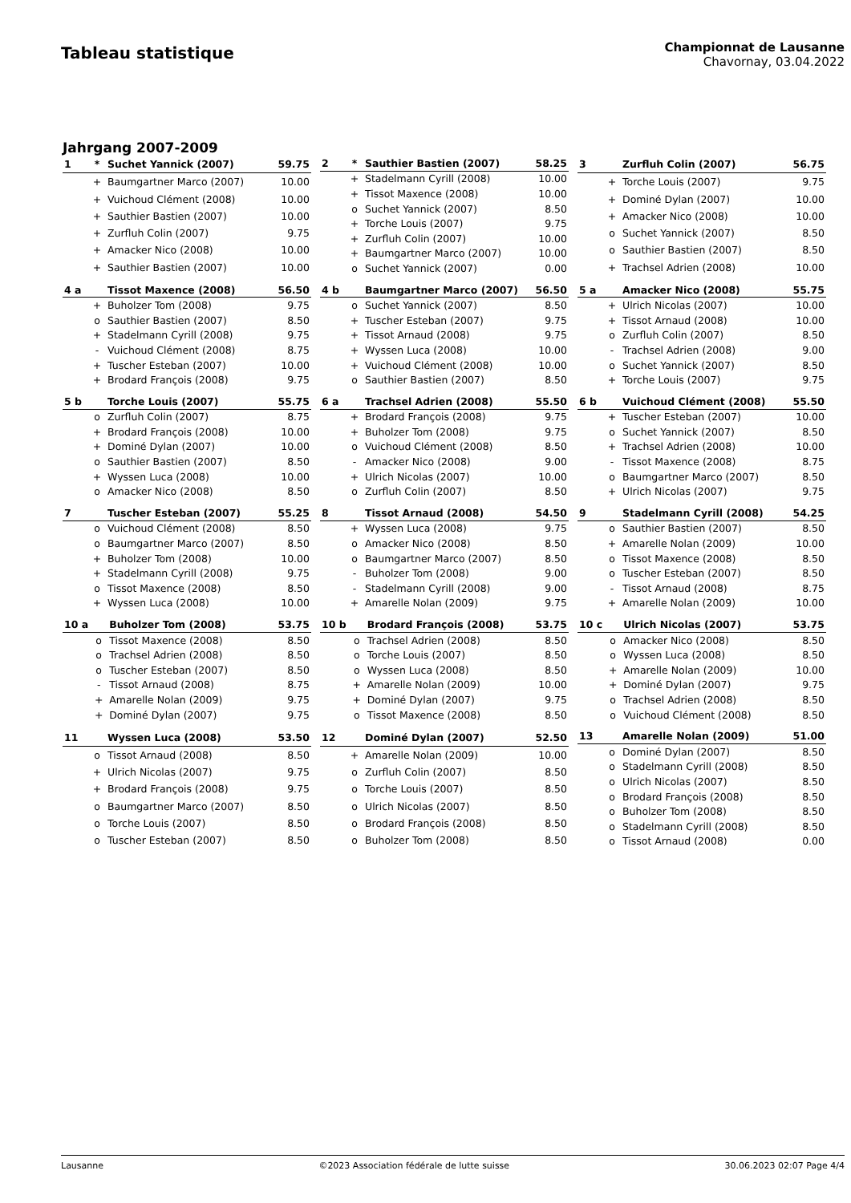Tableau statistique
Championnat de Lausanne
Chavornay, 03.04.2022
Jahrgang 2007-2009
| 1 | * | Suchet Yannick (2007) | 59.75 |
| --- | --- | --- | --- |
| | + | Baumgartner Marco (2007) | 10.00 |
| | + | Vuichoud Clément (2008) | 10.00 |
| | + | Sauthier Bastien (2007) | 10.00 |
| | + | Zurfluh Colin (2007) | 9.75 |
| | + | Amacker Nico (2008) | 10.00 |
| | + | Sauthier Bastien (2007) | 10.00 |
| 2 | * | Sauthier Bastien (2007) | 58.25 |
| --- | --- | --- | --- |
| | + | Stadelmann Cyrill (2008) | 10.00 |
| | + | Tissot Maxence (2008) | 10.00 |
| | o | Suchet Yannick (2007) | 8.50 |
| | + | Torche Louis (2007) | 9.75 |
| | + | Zurfluh Colin (2007) | 10.00 |
| | + | Baumgartner Marco (2007) | 10.00 |
| | o | Suchet Yannick (2007) | 0.00 |
| 3 | | Zurfluh Colin (2007) | 56.75 |
| --- | --- | --- | --- |
| | + | Torche Louis (2007) | 9.75 |
| | + | Dominé Dylan (2007) | 10.00 |
| | + | Amacker Nico (2008) | 10.00 |
| | o | Suchet Yannick (2007) | 8.50 |
| | o | Sauthier Bastien (2007) | 8.50 |
| | + | Trachsel Adrien (2008) | 10.00 |
| 4 a | | Tissot Maxence (2008) | 56.50 |
| --- | --- | --- | --- |
| | + | Buholzer Tom (2008) | 9.75 |
| | o | Sauthier Bastien (2007) | 8.50 |
| | + | Stadelmann Cyrill (2008) | 9.75 |
| | - | Vuichoud Clément (2008) | 8.75 |
| | + | Tuscher Esteban (2007) | 10.00 |
| | + | Brodard François (2008) | 9.75 |
| 4 b | | Baumgartner Marco (2007) | 56.50 |
| --- | --- | --- | --- |
| | o | Suchet Yannick (2007) | 8.50 |
| | + | Tuscher Esteban (2007) | 9.75 |
| | + | Tissot Arnaud (2008) | 9.75 |
| | + | Wyssen Luca (2008) | 10.00 |
| | + | Vuichoud Clément (2008) | 10.00 |
| | o | Sauthier Bastien (2007) | 8.50 |
| 5 a | | Amacker Nico (2008) | 55.75 |
| --- | --- | --- | --- |
| | + | Ulrich Nicolas (2007) | 10.00 |
| | + | Tissot Arnaud (2008) | 10.00 |
| | o | Zurfluh Colin (2007) | 8.50 |
| | - | Trachsel Adrien (2008) | 9.00 |
| | o | Suchet Yannick (2007) | 8.50 |
| | + | Torche Louis (2007) | 9.75 |
| 5 b | | Torche Louis (2007) | 55.75 |
| --- | --- | --- | --- |
| | o | Zurfluh Colin (2007) | 8.75 |
| | + | Brodard François (2008) | 10.00 |
| | + | Dominé Dylan (2007) | 10.00 |
| | o | Sauthier Bastien (2007) | 8.50 |
| | + | Wyssen Luca (2008) | 10.00 |
| | o | Amacker Nico (2008) | 8.50 |
| 6 a | | Trachsel Adrien (2008) | 55.50 |
| --- | --- | --- | --- |
| | + | Brodard François (2008) | 9.75 |
| | + | Buholzer Tom (2008) | 9.75 |
| | o | Vuichoud Clément (2008) | 8.50 |
| | - | Amacker Nico (2008) | 9.00 |
| | + | Ulrich Nicolas (2007) | 10.00 |
| | o | Zurfluh Colin (2007) | 8.50 |
| 6 b | | Vuichoud Clément (2008) | 55.50 |
| --- | --- | --- | --- |
| | + | Tuscher Esteban (2007) | 10.00 |
| | o | Suchet Yannick (2007) | 8.50 |
| | + | Trachsel Adrien (2008) | 10.00 |
| | - | Tissot Maxence (2008) | 8.75 |
| | o | Baumgartner Marco (2007) | 8.50 |
| | + | Ulrich Nicolas (2007) | 9.75 |
| 7 | | Tuscher Esteban (2007) | 55.25 |
| --- | --- | --- | --- |
| | o | Vuichoud Clément (2008) | 8.50 |
| | o | Baumgartner Marco (2007) | 8.50 |
| | + | Buholzer Tom (2008) | 10.00 |
| | + | Stadelmann Cyrill (2008) | 9.75 |
| | o | Tissot Maxence (2008) | 8.50 |
| | + | Wyssen Luca (2008) | 10.00 |
| 8 | | Tissot Arnaud (2008) | 54.50 |
| --- | --- | --- | --- |
| | + | Wyssen Luca (2008) | 9.75 |
| | o | Amacker Nico (2008) | 8.50 |
| | o | Baumgartner Marco (2007) | 8.50 |
| | - | Buholzer Tom (2008) | 9.00 |
| | - | Stadelmann Cyrill (2008) | 9.00 |
| | + | Amarelle Nolan (2009) | 9.75 |
| 9 | | Stadelmann Cyrill (2008) | 54.25 |
| --- | --- | --- | --- |
| | o | Sauthier Bastien (2007) | 8.50 |
| | + | Amarelle Nolan (2009) | 10.00 |
| | o | Tissot Maxence (2008) | 8.50 |
| | o | Tuscher Esteban (2007) | 8.50 |
| | - | Tissot Arnaud (2008) | 8.75 |
| | + | Amarelle Nolan (2009) | 10.00 |
| 10 a | | Buholzer Tom (2008) | 53.75 |
| --- | --- | --- | --- |
| | o | Tissot Maxence (2008) | 8.50 |
| | o | Trachsel Adrien (2008) | 8.50 |
| | o | Tuscher Esteban (2007) | 8.50 |
| | - | Tissot Arnaud (2008) | 8.75 |
| | + | Amarelle Nolan (2009) | 9.75 |
| | + | Dominé Dylan (2007) | 9.75 |
| 10 b | | Brodard François (2008) | 53.75 |
| --- | --- | --- | --- |
| | o | Trachsel Adrien (2008) | 8.50 |
| | o | Torche Louis (2007) | 8.50 |
| | o | Wyssen Luca (2008) | 8.50 |
| | + | Amarelle Nolan (2009) | 10.00 |
| | + | Dominé Dylan (2007) | 9.75 |
| | o | Tissot Maxence (2008) | 8.50 |
| 10 c | | Ulrich Nicolas (2007) | 53.75 |
| --- | --- | --- | --- |
| | o | Amacker Nico (2008) | 8.50 |
| | o | Wyssen Luca (2008) | 8.50 |
| | + | Amarelle Nolan (2009) | 10.00 |
| | + | Dominé Dylan (2007) | 9.75 |
| | o | Trachsel Adrien (2008) | 8.50 |
| | o | Vuichoud Clément (2008) | 8.50 |
| 11 | | Wyssen Luca (2008) | 53.50 |
| --- | --- | --- | --- |
| | o | Tissot Arnaud (2008) | 8.50 |
| | + | Ulrich Nicolas (2007) | 9.75 |
| | + | Brodard François (2008) | 9.75 |
| | o | Baumgartner Marco (2007) | 8.50 |
| | o | Torche Louis (2007) | 8.50 |
| | o | Tuscher Esteban (2007) | 8.50 |
| 12 | | Dominé Dylan (2007) | 52.50 |
| --- | --- | --- | --- |
| | + | Amarelle Nolan (2009) | 10.00 |
| | o | Zurfluh Colin (2007) | 8.50 |
| | o | Torche Louis (2007) | 8.50 |
| | o | Ulrich Nicolas (2007) | 8.50 |
| | o | Brodard François (2008) | 8.50 |
| | o | Buholzer Tom (2008) | 8.50 |
| 13 | | Amarelle Nolan (2009) | 51.00 |
| --- | --- | --- | --- |
| | o | Dominé Dylan (2007) | 8.50 |
| | o | Stadelmann Cyrill (2008) | 8.50 |
| | o | Ulrich Nicolas (2007) | 8.50 |
| | o | Brodard François (2008) | 8.50 |
| | o | Buholzer Tom (2008) | 8.50 |
| | o | Stadelmann Cyrill (2008) | 8.50 |
| | o | Tissot Arnaud (2008) | 0.00 |
Lausanne ©2023 Association fédérale de lutte suisse 30.06.2023 02:07 Page 4/4